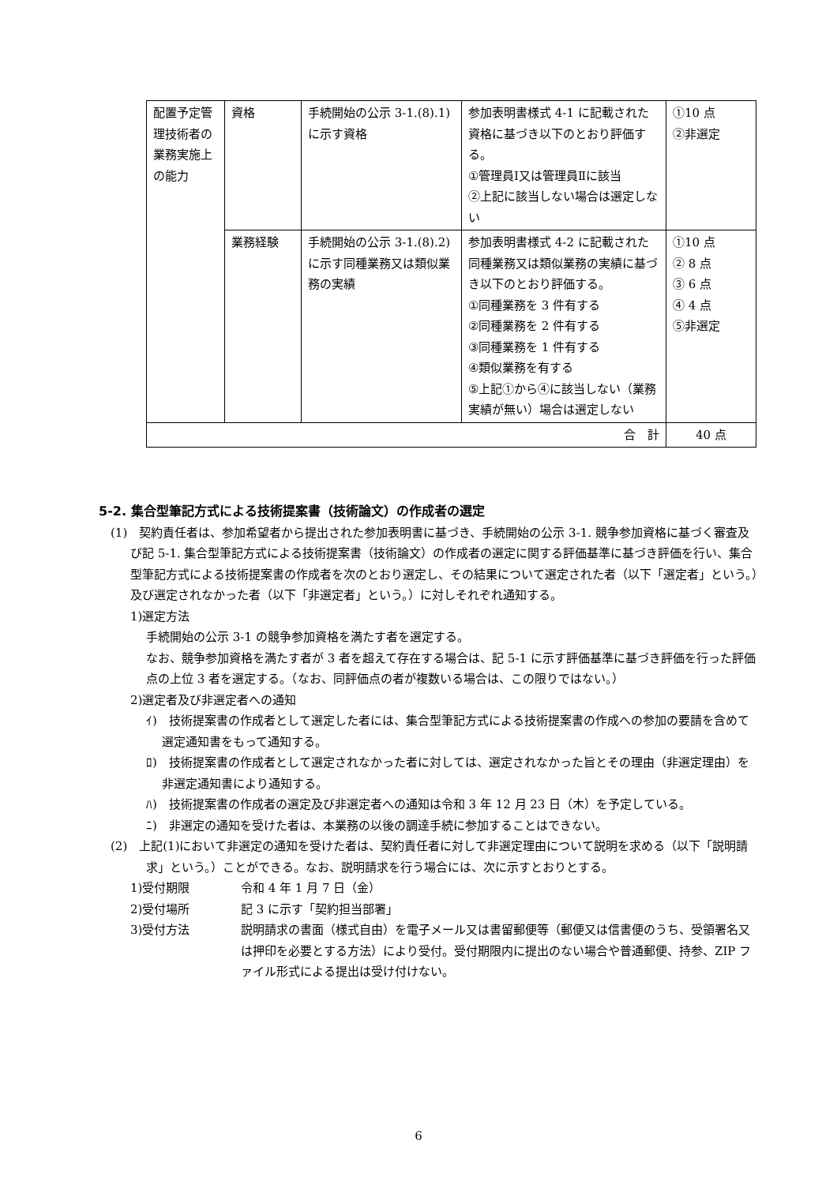| 配置予定管理技術者の業務実施上の能力 | 資格 | 手続開始の公示 3-1.(8).1)に示す資格 | 参加表明書様式 4-1 に記載された資格に基づき以下のとおり評価する。 ①管理員Ⅰ又は管理員Ⅱに該当 ②上記に該当しない場合は選定しない | ①10 点 ②非選定 |
| | 業務経験 | 手続開始の公示 3-1.(8).2)に示す同種業務又は類似業務の実績 | 参加表明書様式 4-2 に記載された同種業務又は類似業務の実績に基づき以下のとおり評価する。 ①同種業務を 3 件有する ②同種業務を 2 件有する ③同種業務を 1 件有する ④類似業務を有する ⑤上記①から④に該当しない（業務実績が無い）場合は選定しない | ①10 点 ② 8 点 ③ 6 点 ④ 4 点 ⑤非選定 |
| 合 計 | | | | 40 点 |
5-2. 集合型筆記方式による技術提案書（技術論文）の作成者の選定
(1)　契約責任者は、参加希望者から提出された参加表明書に基づき、手続開始の公示 3-1. 競争参加資格に基づく審査及び記 5-1. 集合型筆記方式による技術提案書（技術論文）の作成者の選定に関する評価基準に基づき評価を行い、集合型筆記方式による技術提案書の作成者を次のとおり選定し、その結果について選定された者（以下「選定者」という。）及び選定されなかった者（以下「非選定者」という。）に対しそれぞれ通知する。
1)選定方法
手続開始の公示 3-1 の競争参加資格を満たす者を選定する。
なお、競争参加資格を満たす者が 3 者を超えて存在する場合は、記 5-1 に示す評価基準に基づき評価を行った評価点の上位 3 者を選定する。（なお、同評価点の者が複数いる場合は、この限りではない。）
2)選定者及び非選定者への通知
ｲ)　技術提案書の作成者として選定した者には、集合型筆記方式による技術提案書の作成への参加の要請を含めて選定通知書をもって通知する。
ﾛ)　技術提案書の作成者として選定されなかった者に対しては、選定されなかった旨とその理由（非選定理由）を非選定通知書により通知する。
ﾊ)　技術提案書の作成者の選定及び非選定者への通知は令和 3 年 12 月 23 日（木）を予定している。
ﾆ)　非選定の通知を受けた者は、本業務の以後の調達手続に参加することはできない。
(2)　上記(1)において非選定の通知を受けた者は、契約責任者に対して非選定理由について説明を求める（以下「説明請求」という。）ことができる。なお、説明請求を行う場合には、次に示すとおりとする。
1)受付期限 令和 4 年 1 月 7 日（金）
2)受付場所 記 3 に示す「契約担当部署」
3)受付方法 説明請求の書面（様式自由）を電子メール又は書留郵便等（郵便又は信書便のうち、受領署名又は押印を必要とする方法）により受付。受付期限内に提出のない場合や普通郵便、持参、ZIP ファイル形式による提出は受け付けない。
6